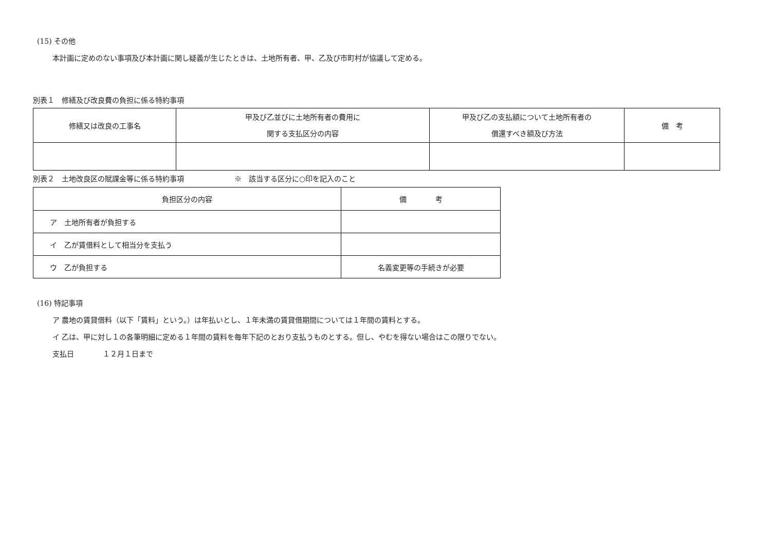(15) その他
本計画に定めのない事項及び本計画に関し疑義が生じたときは、土地所有者、甲、乙及び市町村が協議して定める。
別表１　修繕及び改良費の負担に係る特約事項
| 修繕又は改良の工事名 | 甲及び乙並びに土地所有者の費用に 関する支払区分の内容 | 甲及び乙の支払額について土地所有者の 償還すべき額及び方法 | 備 考 |
| --- | --- | --- | --- |
別表２　土地改良区の賦課金等に係る特約事項　　　　　　　※　該当する区分に○印を記入のこと
| 負担区分の内容 | 備 考 |
| --- | --- |
| ア 土地所有者が負担する | |
| イ 乙が賃借料として相当分を支払う | |
| ウ 乙が負担する | 名義変更等の手続きが必要 |
(16) 特記事項
ア 農地の賃貸借料（以下「賃料」という。）は年払いとし、１年未満の賃貸借期間については１年間の賃料とする。
イ 乙は、甲に対し１の各筆明細に定める１年間の賃料を毎年下記のとおり支払うものとする。但し、やむを得ない場合はこの限りでない。
支払日　　　　１２月１日まで